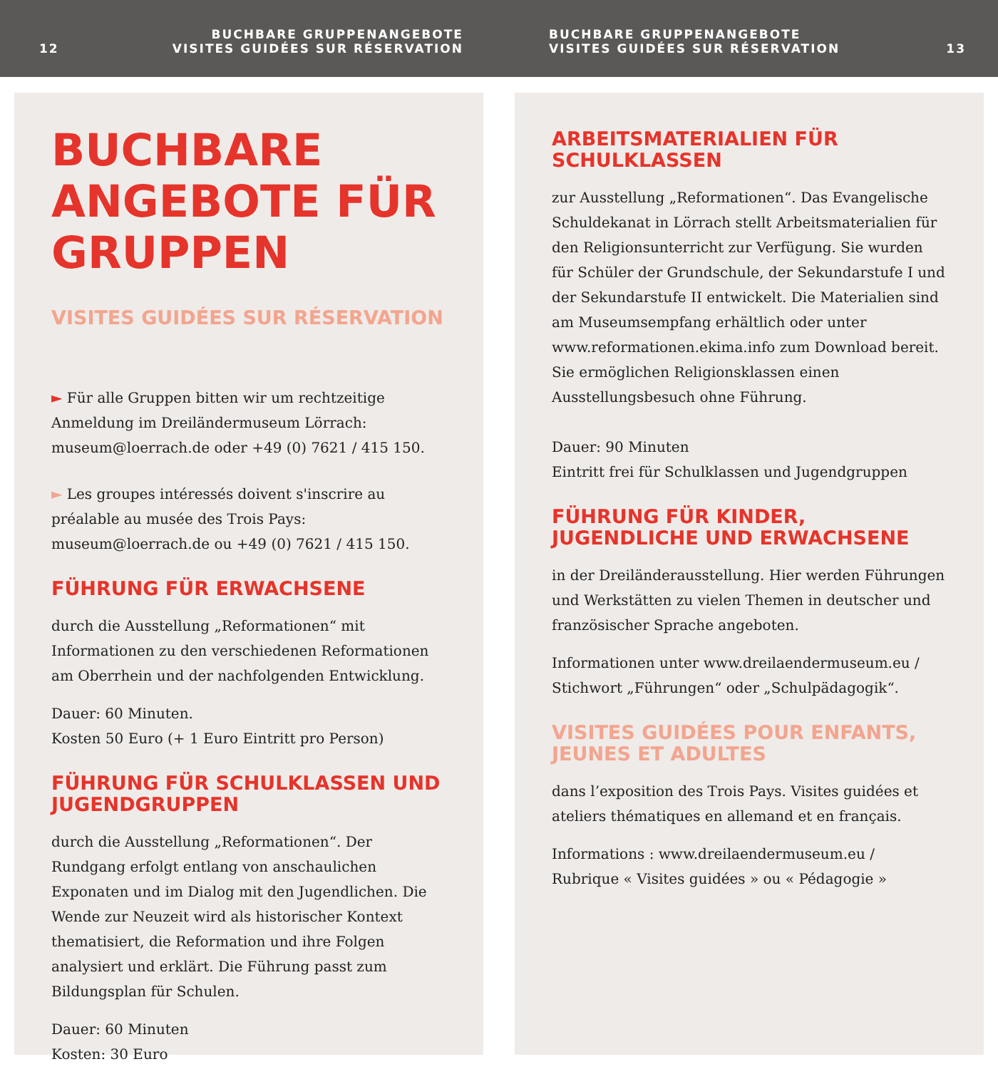12 BUCHBARE GRUPPENANGEBOTE
VISITES GUIDÉES SUR RÉSERVATION
BUCHBARE GRUPPENANGEBOTE
VISITES GUIDÉES SUR RÉSERVATION 13
BUCHBARE ANGEBOTE FÜR GRUPPEN
VISITES GUIDÉES SUR RÉSERVATION
► Für alle Gruppen bitten wir um rechtzeitige Anmeldung im Dreiländermuseum Lörrach:
museum@loerrach.de oder +49 (0) 7621 / 415 150.
► Les groupes intéressés doivent s'inscrire au préalable au musée des Trois Pays:
museum@loerrach.de ou +49 (0) 7621 / 415 150.
FÜHRUNG FÜR ERWACHSENE
durch die Ausstellung „Reformationen“ mit Informationen zu den verschiedenen Reformationen am Oberrhein und der nachfolgenden Entwicklung.
Dauer: 60 Minuten.
Kosten 50 Euro (+ 1 Euro Eintritt pro Person)
FÜHRUNG FÜR SCHULKLASSEN UND JUGENDGRUPPEN
durch die Ausstellung „Reformationen“. Der Rundgang erfolgt entlang von anschaulichen Exponaten und im Dialog mit den Jugendlichen. Die Wende zur Neuzeit wird als historischer Kontext thematisiert, die Reformation und ihre Folgen analysiert und erklärt. Die Führung passt zum Bildungsplan für Schulen.
Dauer: 60 Minuten
Kosten: 30 Euro
ARBEITSMATERIALIEN FÜR SCHULKLASSEN
zur Ausstellung „Reformationen“. Das Evangelische Schuldekanat in Lörrach stellt Arbeitsmaterialien für den Religionsunterricht zur Verfügung. Sie wurden für Schüler der Grundschule, der Sekundarstufe I und der Sekundarstufe II entwickelt. Die Materialien sind am Museumsempfang erhältlich oder unter www.reformationen.ekima.info zum Download bereit. Sie ermöglichen Religionsklassen einen Ausstellungsbesuch ohne Führung.
Dauer: 90 Minuten
Eintritt frei für Schulklassen und Jugendgruppen
FÜHRUNG FÜR KINDER, JUGENDLICHE UND ERWACHSENE
in der Dreiländerausstellung. Hier werden Führungen und Werkstätten zu vielen Themen in deutscher und französischer Sprache angeboten.
Informationen unter www.dreilaendermuseum.eu /
Stichwort „Führungen“ oder „Schulpädagogik“.
VISITES GUIDÉES POUR ENFANTS, JEUNES ET ADULTES
dans l’exposition des Trois Pays. Visites guidées et ateliers thématiques en allemand et en français.
Informations : www.dreilaendermuseum.eu /
Rubrique « Visites guidées » ou « Pédagogie »